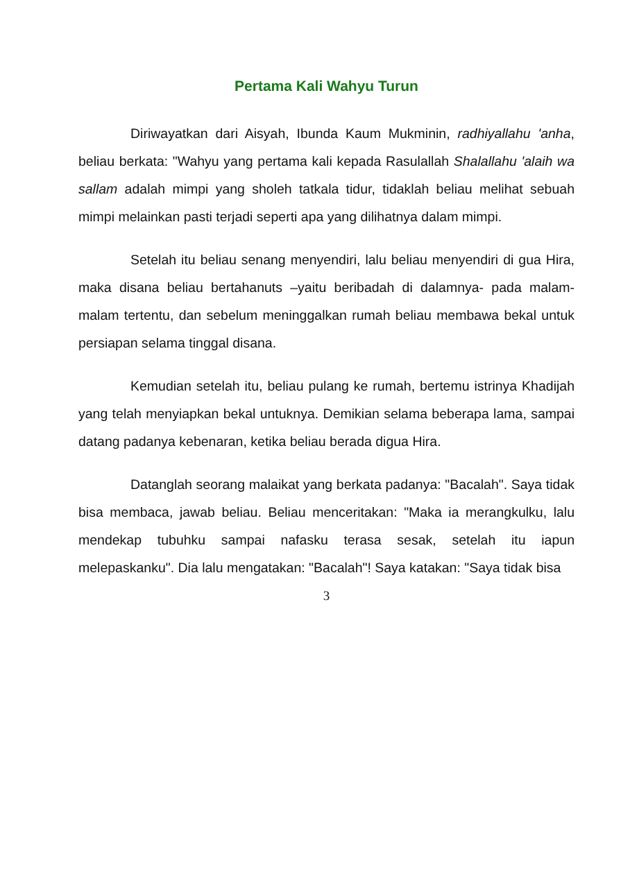Pertama Kali Wahyu Turun
Diriwayatkan dari Aisyah, Ibunda Kaum Mukminin, radhiyallahu 'anha, beliau berkata: "Wahyu yang pertama kali kepada Rasulallah Shalallahu 'alaih wa sallam adalah mimpi yang sholeh tatkala tidur, tidaklah beliau melihat sebuah mimpi melainkan pasti terjadi seperti apa yang dilihatnya dalam mimpi.
Setelah itu beliau senang menyendiri, lalu beliau menyendiri di gua Hira, maka disana beliau bertahanuts –yaitu beribadah di dalamnya- pada malam-malam tertentu, dan sebelum meninggalkan rumah beliau membawa bekal untuk persiapan selama tinggal disana.
Kemudian setelah itu, beliau pulang ke rumah, bertemu istrinya Khadijah yang telah menyiapkan bekal untuknya. Demikian selama beberapa lama, sampai datang padanya kebenaran, ketika beliau berada digua Hira.
Datanglah seorang malaikat yang berkata padanya: "Bacalah". Saya tidak bisa membaca, jawab beliau. Beliau menceritakan: "Maka ia merangkulku, lalu mendekap tubuhku sampai nafasku terasa sesak, setelah itu iapun melepaskanku". Dia lalu mengatakan: "Bacalah"! Saya katakan: "Saya tidak bisa
3